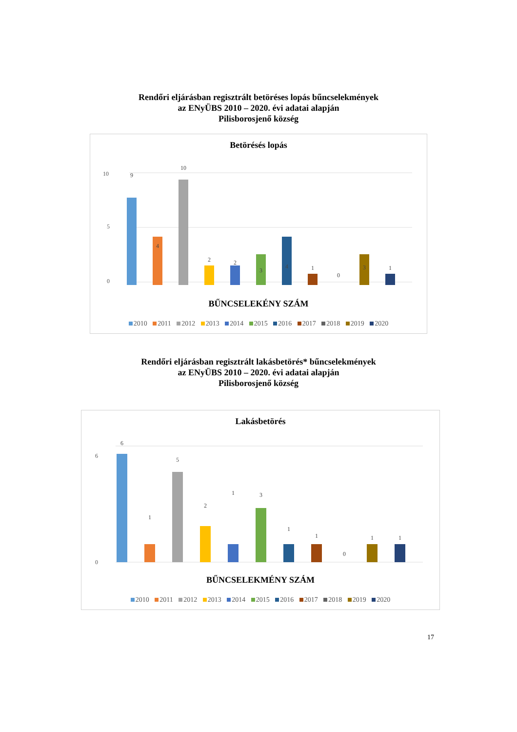Rendőri eljárásban regisztrált betöréses lopás bűncselekmények
az ENyÜBS 2010 – 2020. évi adatai alapján
Pilisborosjenő község
Betörésés lopás
0
10
5
9
4
10
2
2
3
4
1
0
3
1
BŰNCSELEKÉNY SZÁM
2010 2011 2012 2013 2014 2015 2016 2017 2018 2019 2020
Rendőri eljárásban regisztrált lakásbetörés* bűncselekmények
az ENyÜBS 2010 – 2020. évi adatai alapján
Pilisborosjenő község
Lakásbetörés
0
6
6
1
5
2
1
3
1
1
0
1
1
BŰNCSELEKMÉNY SZÁM
2010 2011 2012 2013 2014 2015 2016 2017 2018 2019 2020
17